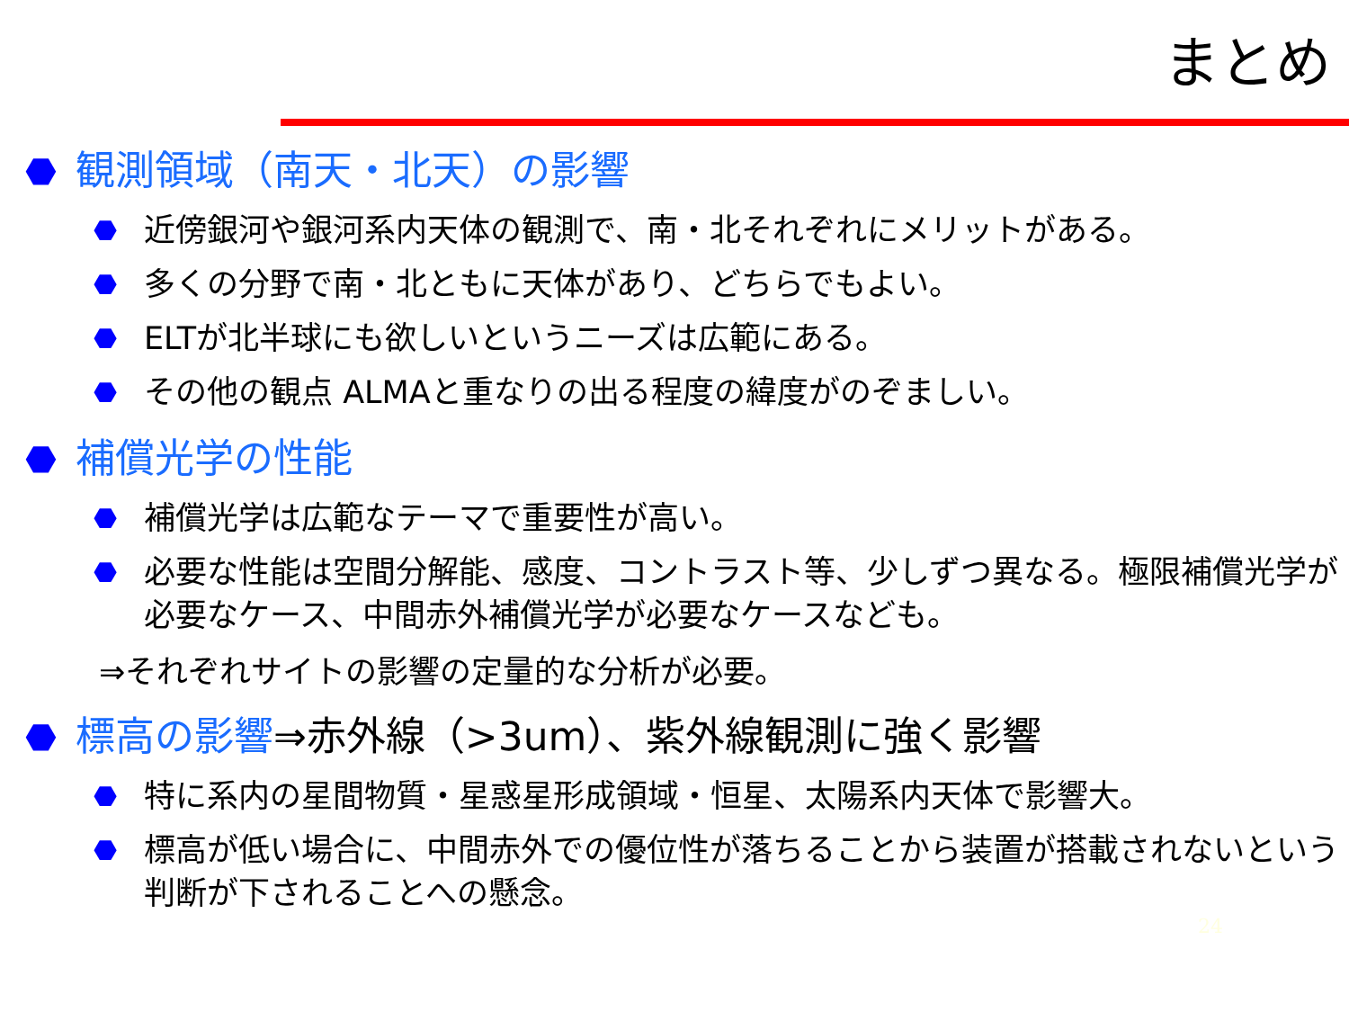まとめ
⬣ 観測領域（南天・北天）の影響
⬣ 近傍銀河や銀河系内天体の観測で、南・北それぞれにメリットがある。
⬣ 多くの分野で南・北ともに天体があり、どちらでもよい。
⬣ ELTが北半球にも欲しいというニーズは広範にある。
⬣ その他の観点 ALMAと重なりの出る程度の緯度がのぞましい。
⬣ 補償光学の性能
⬣ 補償光学は広範なテーマで重要性が高い。
⬣ 必要な性能は空間分解能、感度、コントラスト等、少しずつ異なる。極限補償光学が必要なケース、中間赤外補償光学が必要なケースなども。
⇒それぞれサイトの影響の定量的な分析が必要。
⬣ 標高の影響⇒赤外線（>3um）、紫外線観測に強く影響
⬣ 特に系内の星間物質・星惑星形成領域・恒星、太陽系内天体で影響大。
⬣ 標高が低い場合に、中間赤外での優位性が落ちることから装置が搭載されないという判断が下されることへの懸念。
24